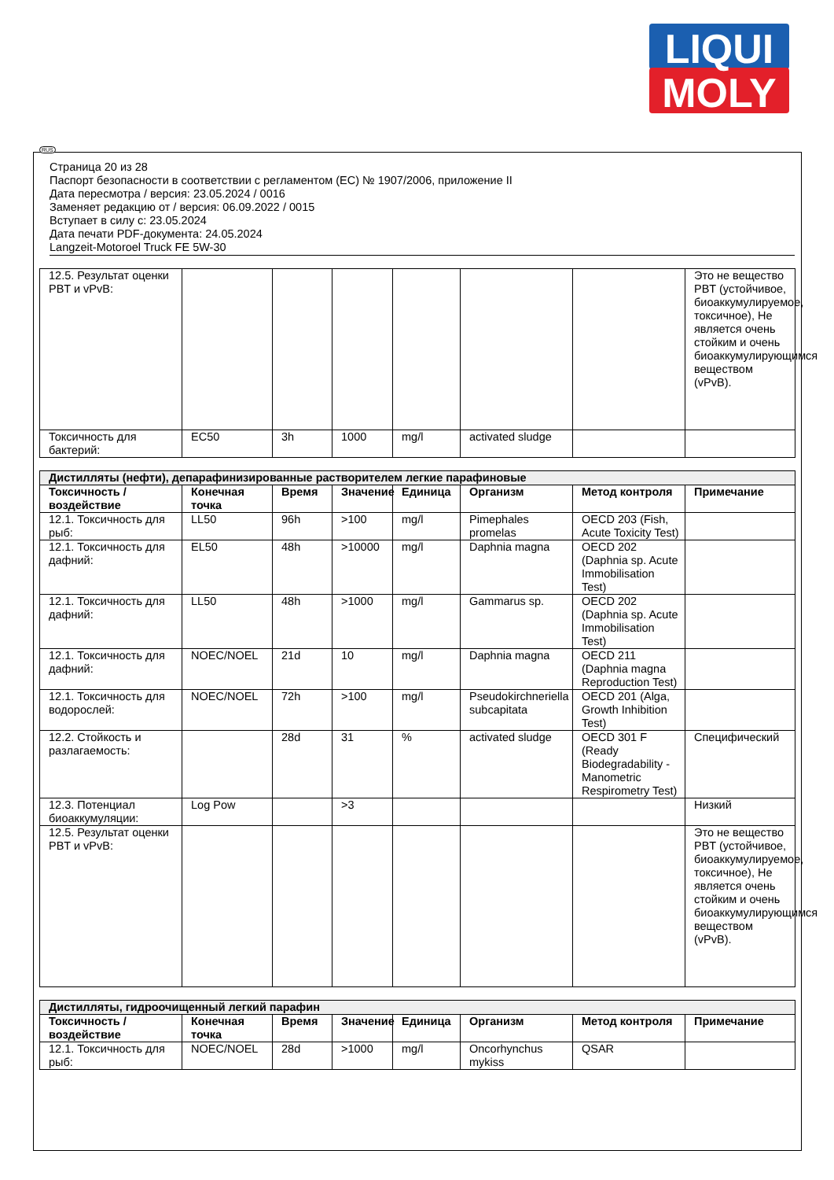LIQUI
MOLY
Страница 20 из 28
Паспорт безопасности в соответствии с регламентом (ЕС) № 1907/2006, приложение II
Дата пересмотра / версия: 23.05.2024 / 0016
Заменяет редакцию от / версия: 06.09.2022 / 0015
Вступает в силу с: 23.05.2024
Дата печати PDF-документа: 24.05.2024
Langzeit-Motoroel Truck FE 5W-30
| 12.5. Результат оценки PBT и vPvB: | | | | | | | Это не вещество PBT (устойчивое, биоаккумулируемое, токсичное), Не является очень стойким и очень биоаккумулирующимся веществом (vPvB). |
| Токсичность для бактерий: | EC50 | 3h | 1000 | mg/l | activated sludge | | |
| Дистилляты (нефти), депарафинизированные растворителем легкие парафиновые | | | | | | | |
| Токсичность / воздействие | Конечная точка | Время | Значение | Единица | Организм | Метод контроля | Примечание |
| 12.1. Токсичность для рыб: | LL50 | 96h | >100 | mg/l | Pimephales promelas | OECD 203 (Fish, Acute Toxicity Test) | |
| 12.1. Токсичность для дафний: | EL50 | 48h | >10000 | mg/l | Daphnia magna | OECD 202 (Daphnia sp. Acute Immobilisation Test) | |
| 12.1. Токсичность для дафний: | LL50 | 48h | >1000 | mg/l | Gammarus sp. | OECD 202 (Daphnia sp. Acute Immobilisation Test) | |
| 12.1. Токсичность для дафний: | NOEC/NOEL | 21d | 10 | mg/l | Daphnia magna | OECD 211 (Daphnia magna Reproduction Test) | |
| 12.1. Токсичность для водорослей: | NOEC/NOEL | 72h | >100 | mg/l | Pseudokirchneriella subcapitata | OECD 201 (Alga, Growth Inhibition Test) | |
| 12.2. Стойкость и разлагаемость: | | 28d | 31 | % | activated sludge | OECD 301 F (Ready Biodegradability - Manometric Respirometry Test) | Специфический |
| 12.3. Потенциал биоаккумуляции: | Log Pow | | >3 | | | | Низкий |
| 12.5. Результат оценки PBT и vPvB: | | | | | | | Это не вещество PBT (устойчивое, биоаккумулируемое, токсичное), Не является очень стойким и очень биоаккумулирующимся веществом (vPvB). |
| Дистилляты, гидроочищенный легкий парафин | | | | | | | |
| Токсичность / воздействие | Конечная точка | Время | Значение | Единица | Организм | Метод контроля | Примечание |
| 12.1. Токсичность для рыб: | NOEC/NOEL | 28d | >1000 | mg/l | Oncorhynchus mykiss | QSAR | |
RUS